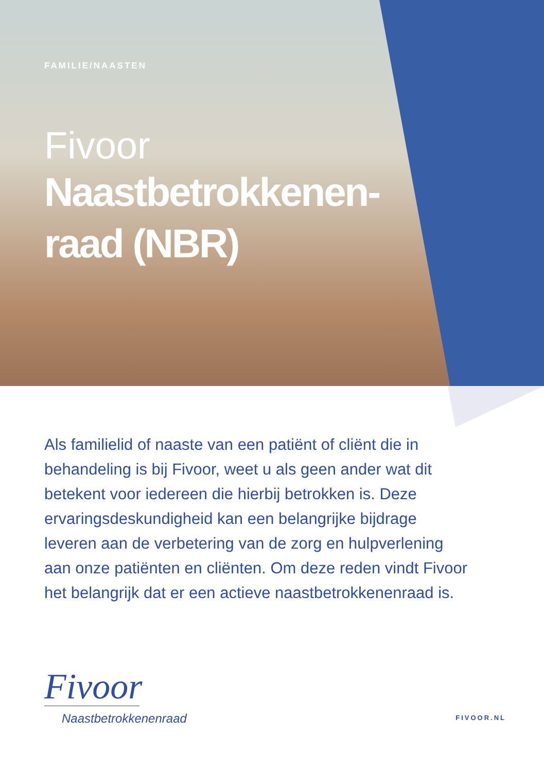FAMILIE/NAASTEN
Fivoor
Naastbetrokkenen-
raad (NBR)
Als familielid of naaste van een patiënt of cliënt die in behandeling is bij Fivoor, weet u als geen ander wat dit betekent voor iedereen die hierbij betrokken is. Deze ervaringsdeskundigheid kan een belangrijke bijdrage leveren aan de verbetering van de zorg en hulpverlening aan onze patiënten en cliënten. Om deze reden vindt Fivoor het belangrijk dat er een actieve naastbetrokkenenraad is.
Fivoor
Naastbetrokkenenraad
FIVOOR.NL